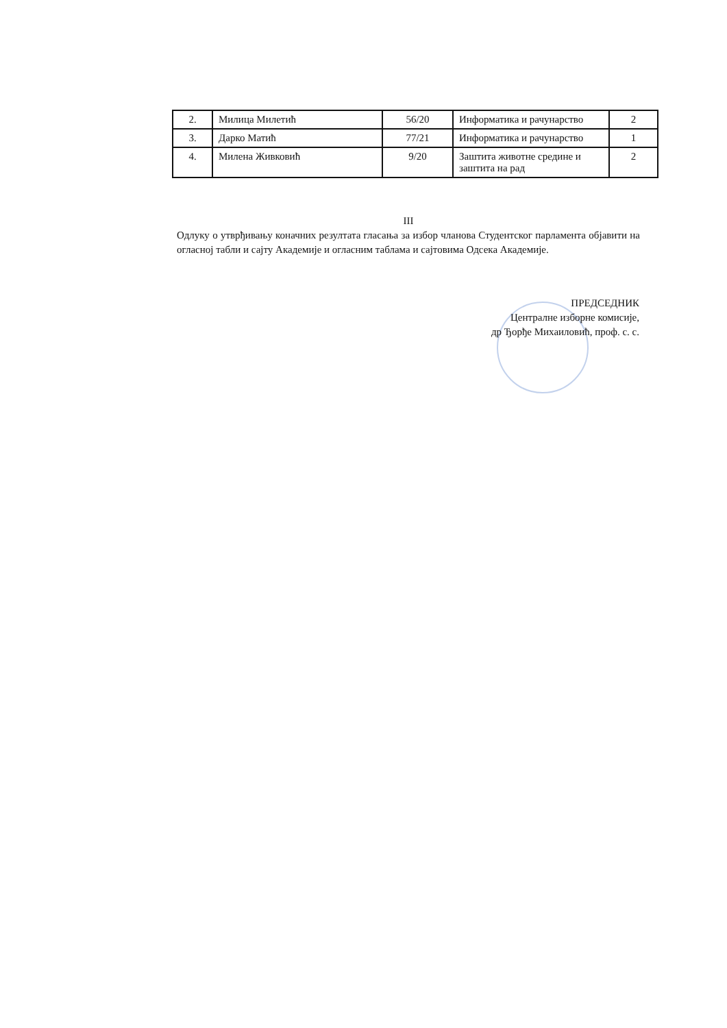| 2. | Милица Милетић | 56/20 | Информатика и рачунарство | 2 |
| 3. | Дарко Матић | 77/21 | Информатика и рачунарство | 1 |
| 4. | Милена Живковић | 9/20 | Заштита животне средине и заштита на рад | 2 |
III
Одлуку о утврђивању коначних резултата гласања за избор чланова Студентског парламента објавити на огласној табли и сајту Академије и огласним таблама и сајтовима Одсека Академије.
ПРЕДСЕДНИК
Централне изборне комисије,
др Ђорђе Михаиловић, проф. с. с.